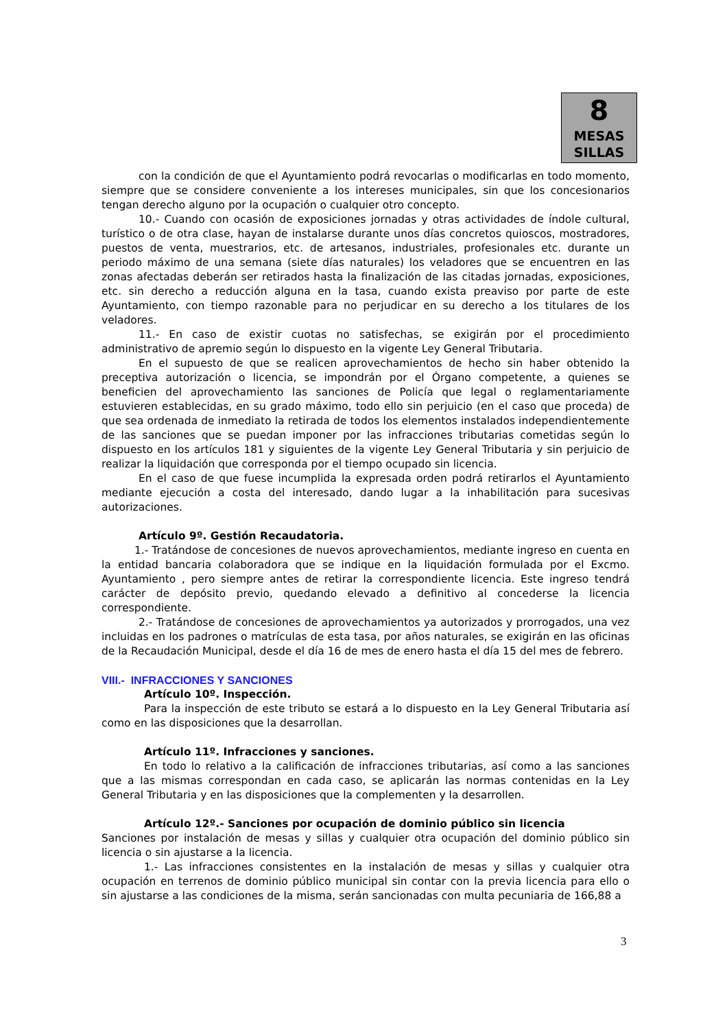8
MESAS
SILLAS
con la condición de que el Ayuntamiento podrá revocarlas o modificarlas en todo momento, siempre que se considere conveniente a los intereses municipales, sin que los concesionarios tengan derecho alguno por la ocupación o cualquier otro concepto.
10.- Cuando con ocasión de exposiciones jornadas y otras actividades de índole cultural, turístico o de otra clase, hayan de instalarse durante unos días concretos quioscos, mostradores, puestos de venta, muestrarios, etc. de artesanos, industriales, profesionales etc. durante un periodo máximo de una semana (siete días naturales) los veladores que se encuentren en las zonas afectadas deberán ser retirados hasta la finalización de las citadas jornadas, exposiciones, etc. sin derecho a reducción alguna en la tasa, cuando exista preaviso por parte de este Ayuntamiento, con tiempo razonable para no perjudicar en su derecho a los titulares de los veladores.
11.- En caso de existir cuotas no satisfechas, se exigirán por el procedimiento administrativo de apremio según lo dispuesto en la vigente Ley General Tributaria.
En el supuesto de que se realicen aprovechamientos de hecho sin haber obtenido la preceptiva autorización o licencia, se impondrán por el Órgano competente, a quienes se beneficien del aprovechamiento las sanciones de Policía que legal o reglamentariamente estuvieren establecidas, en su grado máximo, todo ello sin perjuicio (en el caso que proceda) de que sea ordenada de inmediato la retirada de todos los elementos instalados independientemente de las sanciones que se puedan imponer por las infracciones tributarias cometidas según lo dispuesto en los artículos 181 y siguientes de la vigente Ley General Tributaria y sin perjuicio de realizar la liquidación que corresponda por el tiempo ocupado sin licencia.
En el caso de que fuese incumplida la expresada orden podrá retirarlos el Ayuntamiento mediante ejecución a costa del interesado, dando lugar a la inhabilitación para sucesivas autorizaciones.
Artículo 9º. Gestión Recaudatoria.
1.- Tratándose de concesiones de nuevos aprovechamientos, mediante ingreso en cuenta en la entidad bancaria colaboradora que se indique en la liquidación formulada por el Excmo. Ayuntamiento , pero siempre antes de retirar la correspondiente licencia. Este ingreso tendrá carácter de depósito previo, quedando elevado a definitivo al concederse la licencia correspondiente.
2.- Tratándose de concesiones de aprovechamientos ya autorizados y prorrogados, una vez incluidas en los padrones o matrículas de esta tasa, por años naturales, se exigirán en las oficinas de la Recaudación Municipal, desde el día 16 de mes de enero hasta el día 15 del mes de febrero.
VIII.- INFRACCIONES Y SANCIONES
Artículo 10º. Inspección.
Para la inspección de este tributo se estará a lo dispuesto en la Ley General Tributaria así como en las disposiciones que la desarrollan.
Artículo 11º. Infracciones y sanciones.
En todo lo relativo a la calificación de infracciones tributarias, así como a las sanciones que a las mismas correspondan en cada caso, se aplicarán las normas contenidas en la Ley General Tributaria y en las disposiciones que la complementen y la desarrollen.
Artículo 12º.- Sanciones por ocupación de dominio público sin licencia
Sanciones por instalación de mesas y sillas y cualquier otra ocupación del dominio público sin licencia o sin ajustarse a la licencia.
1.- Las infracciones consistentes en la instalación de mesas y sillas y cualquier otra ocupación en terrenos de dominio público municipal sin contar con la previa licencia para ello o sin ajustarse a las condiciones de la misma, serán sancionadas con multa pecuniaria de 166,88 a
3